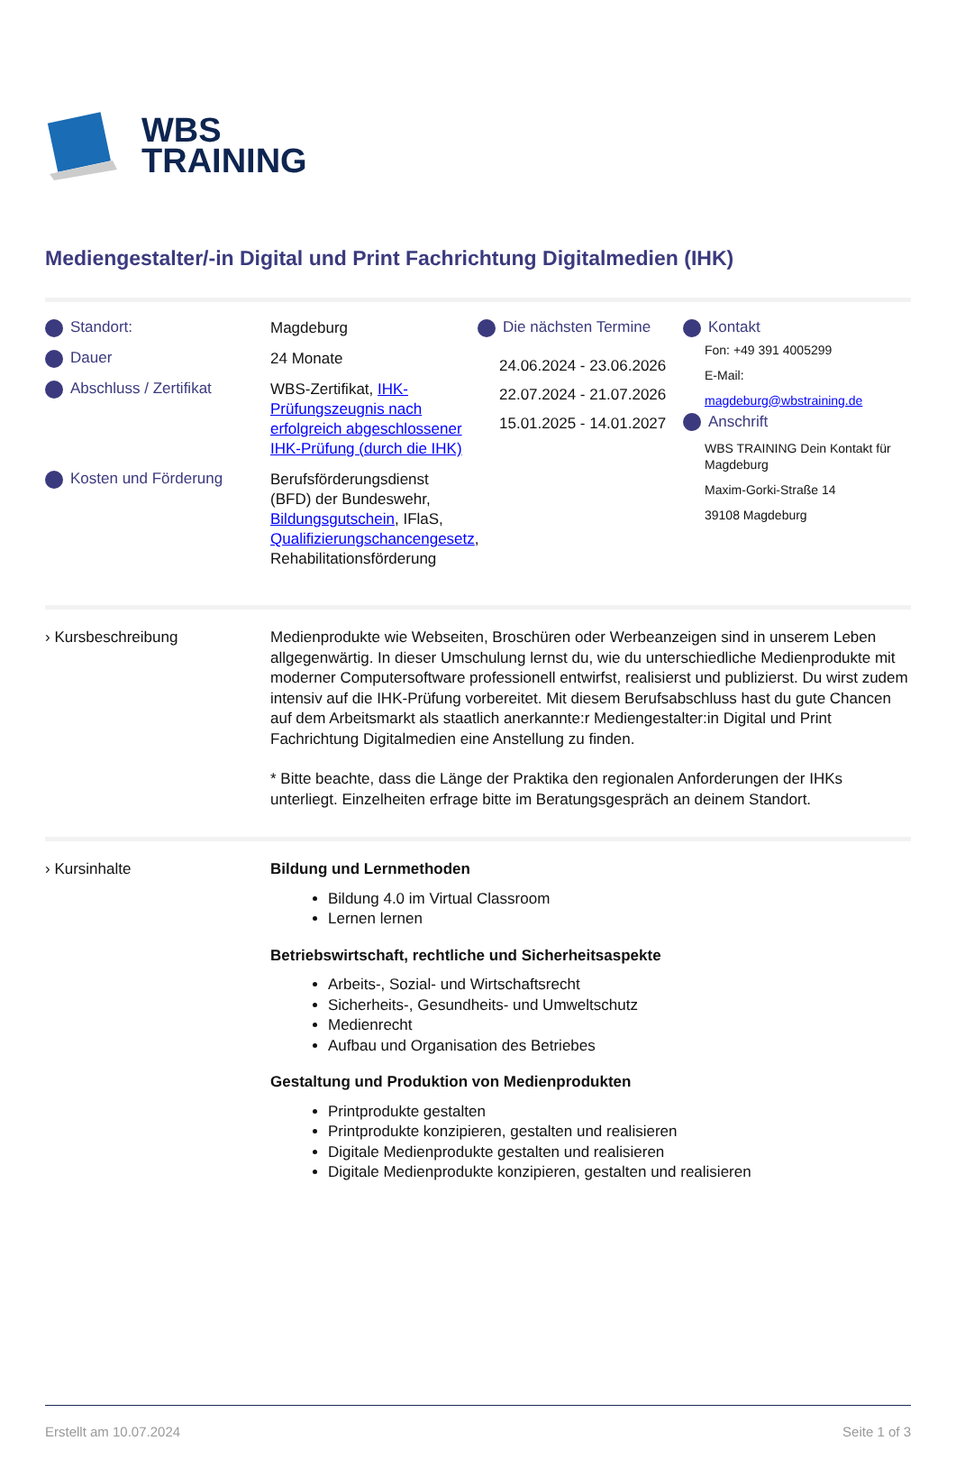WBS
TRAINING
Mediengestalter/-in Digital und Print Fachrichtung Digitalmedien (IHK)
Standort:
Magdeburg
Dauer
24 Monate
Abschluss / Zertifikat
WBS-Zertifikat, IHK-Prüfungszeugnis nach erfolgreich abgeschlossener IHK-Prüfung (durch die IHK)
Kosten und Förderung
Berufsförderungsdienst (BFD) der Bundeswehr, Bildungsgutschein, IFlaS, Qualifizierungschancengesetz, Rehabilitationsförderung
Die nächsten Termine
24.06.2024 - 23.06.2026
22.07.2024 - 21.07.2026
15.01.2025 - 14.01.2027
Kontakt
Fon: +49 391 4005299
E-Mail:
magdeburg@wbstraining.de
Anschrift
WBS TRAINING Dein Kontakt für Magdeburg
Maxim-Gorki-Straße 14
39108 Magdeburg
› Kursbeschreibung Medienprodukte wie Webseiten, Broschüren oder Werbeanzeigen sind in unserem Leben allgegenwärtig. In dieser Umschulung lernst du, wie du unterschiedliche Medienprodukte mit moderner Computersoftware professionell entwirfst, realisierst und publizierst. Du wirst zudem intensiv auf die IHK-Prüfung vorbereitet. Mit diesem Berufsabschluss hast du gute Chancen auf dem Arbeitsmarkt als staatlich anerkannte:r Mediengestalter:in Digital und Print Fachrichtung Digitalmedien eine Anstellung zu finden.
* Bitte beachte, dass die Länge der Praktika den regionalen Anforderungen der IHKs unterliegt. Einzelheiten erfrage bitte im Beratungsgespräch an deinem Standort.
› Kursinhalte Bildung und Lernmethoden
Bildung 4.0 im Virtual Classroom
Lernen lernen
Betriebswirtschaft, rechtliche und Sicherheitsaspekte
Arbeits-, Sozial- und Wirtschaftsrecht
Sicherheits-, Gesundheits- und Umweltschutz
Medienrecht
Aufbau und Organisation des Betriebes
Gestaltung und Produktion von Medienprodukten
Printprodukte gestalten
Printprodukte konzipieren, gestalten und realisieren
Digitale Medienprodukte gestalten und realisieren
Digitale Medienprodukte konzipieren, gestalten und realisieren
Erstellt am 10.07.2024 Seite 1 of 3